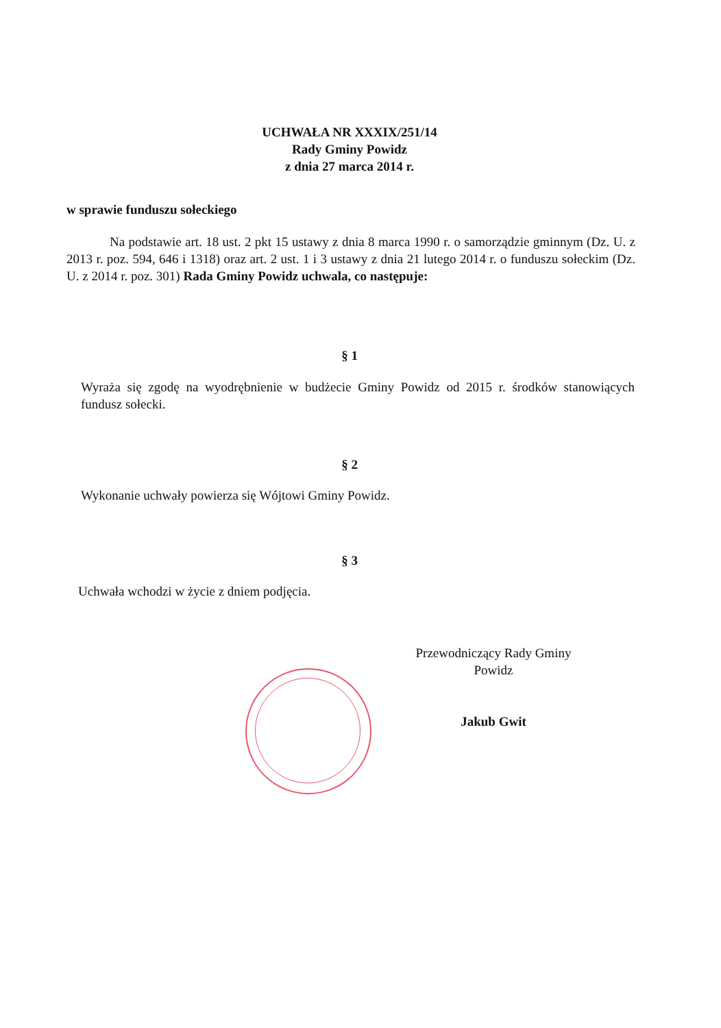UCHWAŁA NR XXXIX/251/14
Rady Gminy Powidz
z dnia 27 marca 2014 r.
w sprawie funduszu sołeckiego
Na podstawie art. 18 ust. 2 pkt 15 ustawy z dnia 8 marca 1990 r. o samorządzie gminnym (Dz. U. z 2013 r. poz. 594, 646 i 1318) oraz art. 2 ust. 1 i 3 ustawy z dnia 21 lutego 2014 r. o funduszu sołeckim (Dz. U. z 2014 r. poz. 301) Rada Gminy Powidz uchwala, co następuje:
§ 1
Wyraża się zgodę na wyodrębnienie w budżecie Gminy Powidz od 2015 r. środków stanowiących fundusz sołecki.
§ 2
Wykonanie uchwały powierza się Wójtowi Gminy Powidz.
§ 3
Uchwała wchodzi w życie z dniem podjęcia.
Przewodniczący Rady Gminy
Powidz
Jakub Gwit